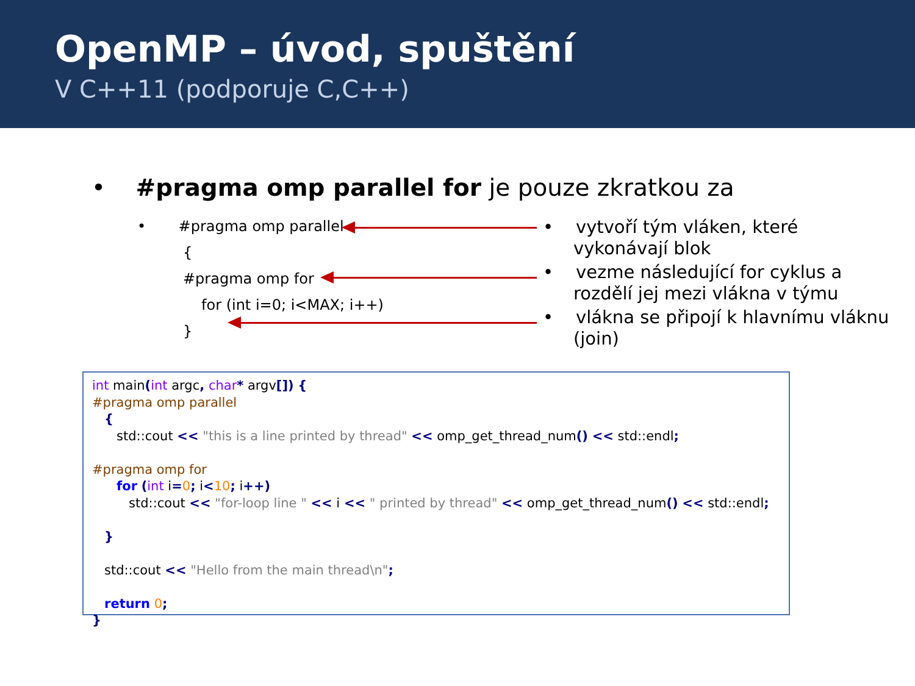OpenMP – úvod, spuštění
V C++11 (podporuje C,C++)
• #pragma omp parallel for je pouze zkratkou za
• #pragma omp parallel
{
#pragma omp for
for (int i=0; i<MAX; i++)
}
• vytvoří tým vláken, které vykonávají blok
• vezme následující for cyklus a rozdělí jej mezi vlákna v týmu
• vlákna se připojí k hlavnímu vláknu (join)
int main(int argc, char* argv[]) { #pragma omp parallel { std::cout << "this is a line printed by thread" << omp_get_thread_num() << std::endl; #pragma omp for for (int i=0; i<10; i++) std::cout << "for-loop line " << i << " printed by thread" << omp_get_thread_num() << std::endl; } std::cout << "Hello from the main thread\n"; return 0; }